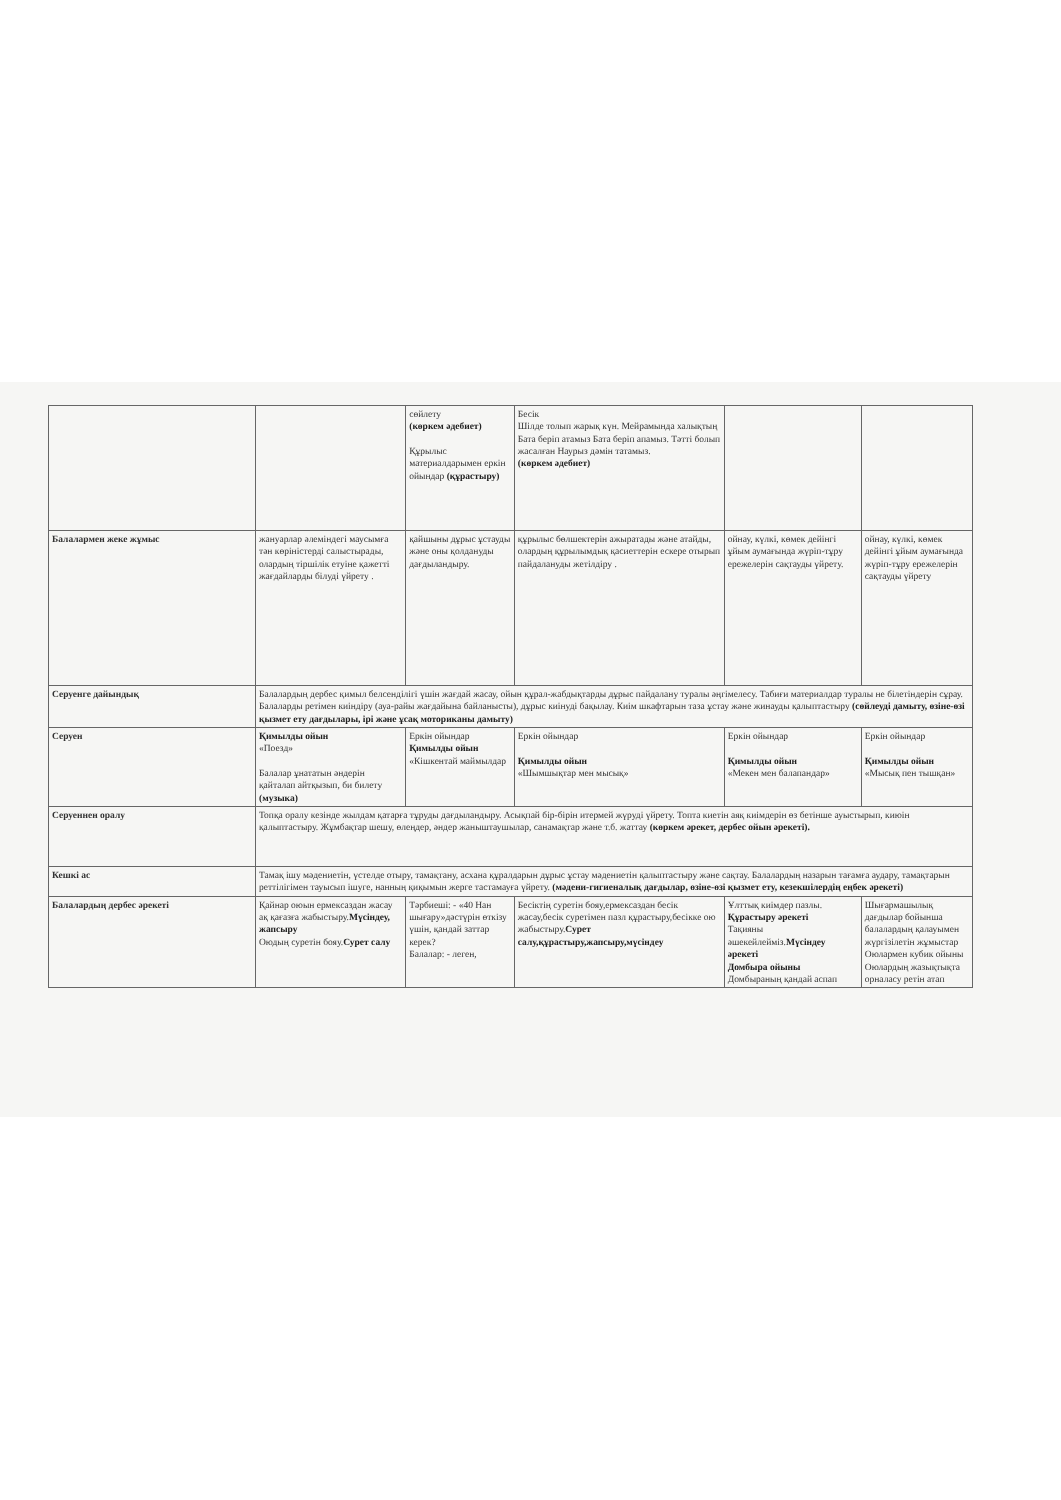| | | сөйлету (көркем әдебиет) Құрылыс материалдарымен еркін ойындар (құрастыру) | Бесік Шілде толып жарық күн. Мейрамында халықтың Бата беріп атамыз Бата беріп апамыз. Тәтті болып жасалған Наурыз дәмін татамыз. (көркем әдебиет) | | |
| Балалармен жеке жұмыс | жануарлар әлеміндегі маусымға тән көріністерді салыстырады, олардың тіршілік етуіне қажетті жағдайларды білуді үйрету . | қайшыны дұрыс ұстауды және оны қолдануды дағдыландыру. | құрылыс бөлшектерін ажыратады және атайды, олардың құрылымдық қасиеттерін ескере отырып пайдалануды жетілдіру . | ойнау, күлкі, көмек дейінгі ұйым аумағында жүріп-тұру ережелерін сақтауды үйрету. | ойнау, күлкі, көмек дейінгі ұйым аумағында жүріп-тұру ережелерін сақтауды үйрету |
| Серуенге дайындық | Балалардың дербес қимыл белсенділігі үшін жағдай жасау, ойын құрал-жабдықтарды дұрыс пайдалану туралы әңгімелесу. Табиғи материалдар туралы не білетіндерін сұрау. Балаларды ретімен киіндіру (ауа-райы жағдайына байланысты), дұрыс киінуді бақылау. Киім шкафтарын таза ұстау және жинауды қалыптастыру (сөйлеуді дамыту, өзіне-өзі қызмет ету дағдылары, ірі және ұсақ моториканы дамыту) | | | | |
| Серуен | Қимылды ойын «Поезд» Балалар ұнататын әндерін қайталап айтқызып, би билету (музыка) | Еркін ойындар Қимылды ойын «Кішкентай маймылдар | Еркін ойындар Қимылды ойын «Шымшықтар мен мысық» | Еркін ойындар Қимылды ойын «Мекен мен балапандар» | Еркін ойындар Қимылды ойын «Мысық пен тышқан» |
| Серуеннен оралу | Топқа оралу кезінде жылдам қатарға тұруды дағдыландыру. Асықпай бір-бірін итермей жүруді үйрету. Топта киетін аяқ киімдерін өз бетінше ауыстырып, киюін қалыптастыру. Жұмбақтар шешу, өлеңдер, әндер жаныштаушылар, санамақтар және т.б. жаттау (көркем әрекет, дербес ойын әрекеті). | | | | |
| Кешкі ас | Тамақ ішу мәдениетін, үстелде отыру, тамақтану, асхана құралдарын дұрыс ұстау мәдениетін қалыптастыру және сақтау. Балалардың назарын тағамға аудару, тамақтарын реттілігімен тауысып ішуге, нанның қиқымын жерге тастамауға үйрету. (мәдени-гигиеналық дағдылар, өзіне-өзі қызмет ету, кезекшілердің еңбек әрекеті) | | | | |
| Балалардың дербес әрекеті | Қайнар оюын ермексаздан жасау ақ қағазға жабыстыру. Мүсіндеу, жапсыру Оюдың суретін бояу. Сурет салу | Тәрбиеші: - «40 Нан шығару»дәстүрін өткізу үшін, қандай заттар керек? Балалар: - леген, | Бесіктің суретін бояу,ермексаздан бесік жасау,бесік суретімен пазл құрастыру,бесікке ою жабыстыру. Сурет салу,құрастыру,жапсыру,мүсіндеу | Ұлттық киімдер пазлы. Құрастыру әрекеті Тақияны әшекейлейміз. Мүсіндеу әрекеті Домбыра ойыны Домбыраның қандай аспап | Шығармашылық дағдылар бойынша балалардың қалауымен жүргізілетін жұмыстар Оюлармен кубик ойыны Оюлардың жазықтықта орналасу ретін атап |